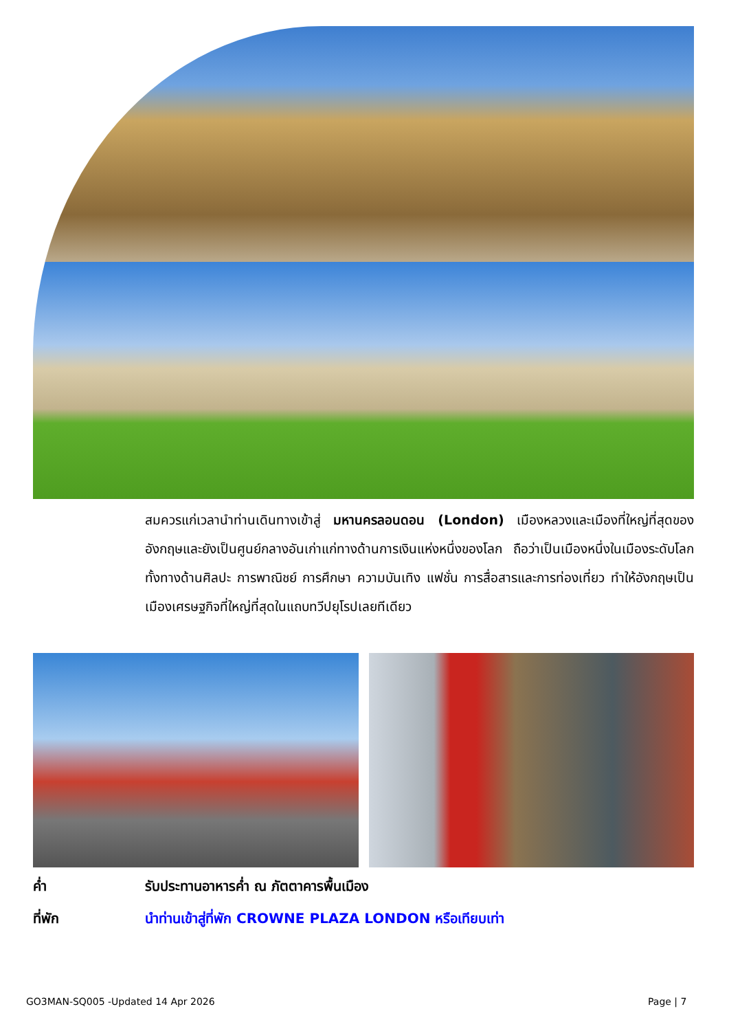สมควรแก่เวลานำท่านเดินทางเข้าสู่ มหานครลอนดอน (London) เมืองหลวงและเมืองที่ใหญ่ที่สุดของอังกฤษและยังเป็นศูนย์กลางอันเก่าแก่ทางด้านการเงินแห่งหนึ่งของโลก ถือว่าเป็นเมืองหนึ่งในเมืองระดับโลกทั้งทางด้านศิลปะ การพาณิชย์ การศึกษา ความบันเทิง แฟชั่น การสื่อสารและการท่องเที่ยว ทำให้อังกฤษเป็นเมืองเศรษฐกิจที่ใหญ่ที่สุดในแถบทวีปยุโรปเลยทีเดียว
ค่ำ รับประทานอาหารค่ำ ณ ภัตตาคารพื้นเมือง
ที่พัก นำท่านเข้าสู่ที่พัก CROWNE PLAZA LONDON หรือเทียบเท่า
GO3MAN-SQ005 -Updated 14 Apr 2026
Page | 7